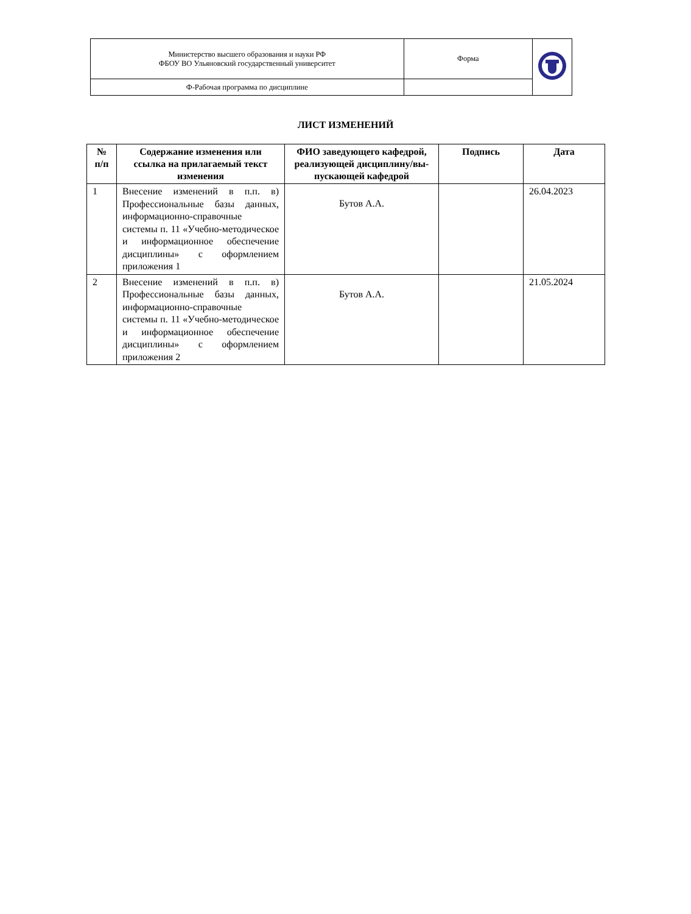| Министерство высшего образования и науки РФ ФБОУ ВО Ульяновский государственный университет | Форма | |
| Ф-Рабочая программа по дисциплине | | |
ЛИСТ ИЗМЕНЕНИЙ
| № п/п | Содержание изменения или ссылка на прилагаемый текст изменения | ФИО заведующего кафедрой, реализующей дисциплину/вы-пускающей кафедрой | Подпись | Дата |
| --- | --- | --- | --- | --- |
| 1 | Внесение изменений в п.п. в) Профессиональные базы данных, информационно-справочные системы п. 11 «Учебно-методическое и информационное обеспечение дисциплины» с оформлением приложения 1 | Бутов А.А. | | 26.04.2023 |
| 2 | Внесение изменений в п.п. в) Профессиональные базы данных, информационно-справочные системы п. 11 «Учебно-методическое и информационное обеспечение дисциплины» с оформлением приложения 2 | Бутов А.А. | | 21.05.2024 |